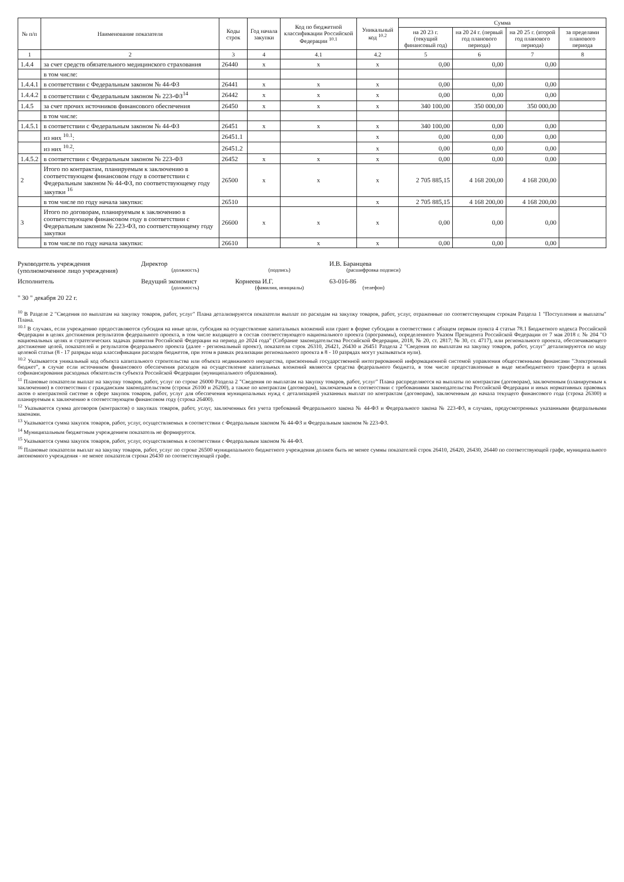| № п/п | Наименование показателя | Коды строк | Год начала закупки | Код по бюджетной классификации Российской Федерации <sup>10.1</sup> | Уникальный код <sup>10.2</sup> | Сумма | | | |
| --- | --- | --- | --- | --- | --- | --- | --- | --- | --- |
| | | | | | | на 20 23 г. (текущий финансовый год) | на 20 24 г. (первый год планового периода) | на 20 25 г. (второй год планового периода) | за пределами планового периода |
| 1 | 2 | 3 | 4 | 4.1 | 4.2 | 5 | 6 | 7 | 8 |
| 1.4.4 | за счет средств обязательного медицинского страхования | 26440 | x | x | x | 0,00 | 0,00 | 0,00 | |
| | в том числе: | | | | | | | | |
| 1.4.4.1 | в соответствии с Федеральным законом № 44-ФЗ | 26441 | x | x | x | 0,00 | 0,00 | 0,00 | |
| 1.4.4.2 | в соответствии с Федеральным законом № 223-ФЗ<sup>14</sup> | 26442 | x | x | x | 0,00 | 0,00 | 0,00 | |
| 1.4.5 | за счет прочих источников финансового обеспечения | 26450 | x | x | x | 340 100,00 | 350 000,00 | 350 000,00 | |
| | в том числе: | | | | | | | | |
| 1.4.5.1 | в соответствии с Федеральным законом № 44-ФЗ | 26451 | x | x | x | 340 100,00 | 0,00 | 0,00 | |
| | из них <sup>10.1</sup>: | 26451.1 | | | x | 0,00 | 0,00 | 0,00 | |
| | из них <sup>10.2</sup>: | 26451.2 | | | x | 0,00 | 0,00 | 0,00 | |
| 1.4.5.2 | в соответствии с Федеральным законом № 223-ФЗ | 26452 | x | x | x | 0,00 | 0,00 | 0,00 | |
| 2 | Итого по контрактам, планируемым к заключению в соответствующем финансовом году в соответствии с Федеральным законом № 44-ФЗ, по соответствующему году закупки <sup>16</sup> | 26500 | x | x | x | 2 705 885,15 | 4 168 200,00 | 4 168 200,00 | |
| | в том числе по году начала закупки: | 26510 | | | x | 2 705 885,15 | 4 168 200,00 | 4 168 200,00 | |
| 3 | Итого по договорам, планируемым к заключению в соответствующем финансовом году в соответствии с Федеральным законом № 223-ФЗ, по соответствующему году закупки | 26600 | x | x | x | 0,00 | 0,00 | 0,00 | |
| | в том числе по году начала закупки: | 26610 | | x | x | 0,00 | 0,00 | 0,00 | |
Руководитель учреждения
(уполномоченное лицо учреждения)
Директор
(должность)
(подпись)
И.В. Баранцева
(расшифровка подписи)
Исполнитель
Ведущий экономист
(должность)
Корнеева И.Г.
(фамилия, инициалы)
63-016-86
(телефон)
" 30 " декабря 20 22 г.
<sup>10</sup> В Разделе 2 "Сведения по выплатам на закупку товаров, работ, услуг" Плана детализируются показатели выплат по расходам на закупку товаров, работ, услуг, отраженные по соответствующим строкам Раздела 1 "Поступления и выплаты" Плана.
<sup>10.1</sup> В случаях, если учреждению предоставляются субсидия на иные цели, субсидия на осуществление капитальных вложений или грант в форме субсидии в соответствии с абзацем первым пункта 4 статьи 78.1 Бюджетного кодекса Российской Федерации в целях достижения результатов федерального проекта, в том числе входящего в состав соответствующего национального проекта (программы), определенного Указом Президента Российской Федерации от 7 мая 2018 г. № 204 "О национальных целях и стратегических задачах развития Российской Федерации на период до 2024 года" (Собрание законодательства Российской Федерации, 2018, № 20, ст. 2817; № 30, ст. 4717), или регионального проекта, обеспечивающего достижение целей, показателей и результатов федерального проекта (далее - региональный проект), показатели строк 26310, 26421, 26430 и 26451 Раздела 2 "Сведения по выплатам на закупку товаров, работ, услуг" детализируются по коду целевой статьи (8 - 17 разряды кода классификации расходов бюджетов, при этом в рамках реализации регионального проекта в 8 - 10 разрядах могут указываться нули).
<sup>10.2</sup> Указывается уникальный код объекта капитального строительства или объекта недвижимого имущества, присвоенный государственной интегрированной информационной системой управления общественными финансами "Электронный бюджет", в случае если источником финансового обеспечения расходов на осуществление капитальных вложений являются средства федерального бюджета, в том числе предоставленные в виде межбюджетного трансферта в целях софинансирования расходных обязательств субъекта Российской Федерации (муниципального образования).
<sup>11</sup> Плановые показатели выплат на закупку товаров, работ, услуг по строке 26000 Раздела 2 "Сведения по выплатам на закупку товаров, работ, услуг" Плана распределяются на выплаты по контрактам (договорам), заключенным (планируемым к заключению) в соответствии с гражданским законодательством (строки 26100 и 26200), а также по контрактам (договорам), заключаемым в соответствии с требованиями законодательства Российской Федерации и иных нормативных правовых актов о контрактной системе в сфере закупок товаров, работ, услуг для обеспечения муниципальных нужд с детализацией указанных выплат по контрактам (договорам), заключенным до начала текущего финансового года (строка 26300) и планируемым к заключению в соответствующем финансовом году (строка 26400).
<sup>12</sup> Указывается сумма договоров (контрактов) о закупках товаров, работ, услуг, заключенных без учета требований Федерального закона № 44-ФЗ и Федерального закона № 223-ФЗ, в случаях, предусмотренных указанными федеральными законами.
<sup>13</sup> Указывается сумма закупок товаров, работ, услуг, осуществляемых в соответствии с Федеральным законом № 44-ФЗ и Федеральным законом № 223-ФЗ.
<sup>14</sup> Муниципальным бюджетным учреждением показатель не формируется.
<sup>15</sup> Указывается сумма закупок товаров, работ, услуг, осуществляемых в соответствии с Федеральным законом № 44-ФЗ.
<sup>16</sup> Плановые показатели выплат на закупку товаров, работ, услуг по строке 26500 муниципального бюджетного учреждения должен быть не менее суммы показателей строк 26410, 26420, 26430, 26440 по соответствующей графе, муниципального автономного учреждения - не менее показателя строки 26430 по соответствующей графе.